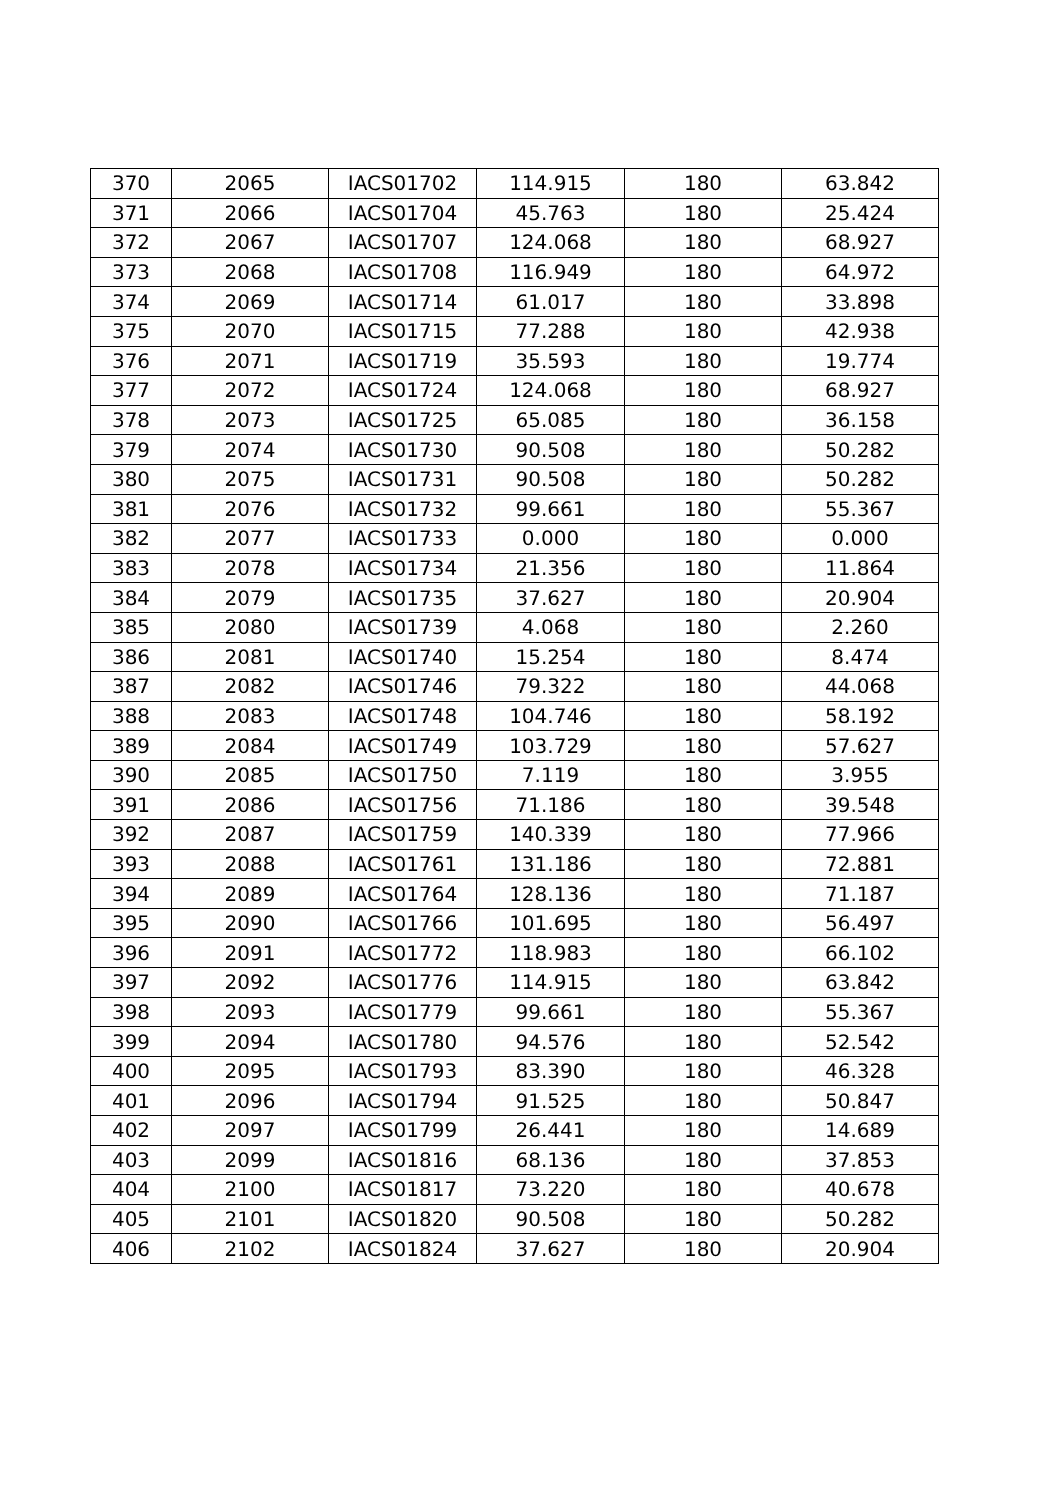| 370 | 2065 | IACS01702 | 114.915 | 180 | 63.842 |
| 371 | 2066 | IACS01704 | 45.763 | 180 | 25.424 |
| 372 | 2067 | IACS01707 | 124.068 | 180 | 68.927 |
| 373 | 2068 | IACS01708 | 116.949 | 180 | 64.972 |
| 374 | 2069 | IACS01714 | 61.017 | 180 | 33.898 |
| 375 | 2070 | IACS01715 | 77.288 | 180 | 42.938 |
| 376 | 2071 | IACS01719 | 35.593 | 180 | 19.774 |
| 377 | 2072 | IACS01724 | 124.068 | 180 | 68.927 |
| 378 | 2073 | IACS01725 | 65.085 | 180 | 36.158 |
| 379 | 2074 | IACS01730 | 90.508 | 180 | 50.282 |
| 380 | 2075 | IACS01731 | 90.508 | 180 | 50.282 |
| 381 | 2076 | IACS01732 | 99.661 | 180 | 55.367 |
| 382 | 2077 | IACS01733 | 0.000 | 180 | 0.000 |
| 383 | 2078 | IACS01734 | 21.356 | 180 | 11.864 |
| 384 | 2079 | IACS01735 | 37.627 | 180 | 20.904 |
| 385 | 2080 | IACS01739 | 4.068 | 180 | 2.260 |
| 386 | 2081 | IACS01740 | 15.254 | 180 | 8.474 |
| 387 | 2082 | IACS01746 | 79.322 | 180 | 44.068 |
| 388 | 2083 | IACS01748 | 104.746 | 180 | 58.192 |
| 389 | 2084 | IACS01749 | 103.729 | 180 | 57.627 |
| 390 | 2085 | IACS01750 | 7.119 | 180 | 3.955 |
| 391 | 2086 | IACS01756 | 71.186 | 180 | 39.548 |
| 392 | 2087 | IACS01759 | 140.339 | 180 | 77.966 |
| 393 | 2088 | IACS01761 | 131.186 | 180 | 72.881 |
| 394 | 2089 | IACS01764 | 128.136 | 180 | 71.187 |
| 395 | 2090 | IACS01766 | 101.695 | 180 | 56.497 |
| 396 | 2091 | IACS01772 | 118.983 | 180 | 66.102 |
| 397 | 2092 | IACS01776 | 114.915 | 180 | 63.842 |
| 398 | 2093 | IACS01779 | 99.661 | 180 | 55.367 |
| 399 | 2094 | IACS01780 | 94.576 | 180 | 52.542 |
| 400 | 2095 | IACS01793 | 83.390 | 180 | 46.328 |
| 401 | 2096 | IACS01794 | 91.525 | 180 | 50.847 |
| 402 | 2097 | IACS01799 | 26.441 | 180 | 14.689 |
| 403 | 2099 | IACS01816 | 68.136 | 180 | 37.853 |
| 404 | 2100 | IACS01817 | 73.220 | 180 | 40.678 |
| 405 | 2101 | IACS01820 | 90.508 | 180 | 50.282 |
| 406 | 2102 | IACS01824 | 37.627 | 180 | 20.904 |